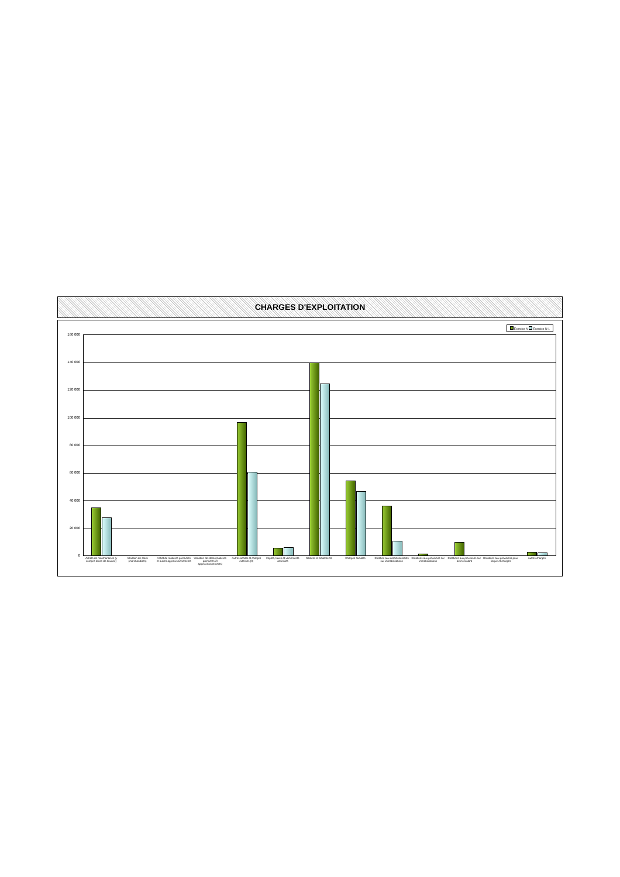CHARGES D'EXPLOITATION
Exercice N Exercice N-1
160 000
140 000
120 000
100 000
80 000
60 000
40 000
20 000
0
Achats de marchandises (y compris droits de douane)
Variation de stock (marchandises)
Achat de matières premières et autres approvisionnements
Variation de stock (matières premières et approvisionnements)
Autres achats et charges externes (3)
Impôts, taxes et versements assimilés
Salaires et traitements Charges sociales Dotation aux amortissements sur immobilisations
Dotations aux provisions sur immobilisations
Dotations aux provisions sur actif circulant
Dotations aux provisions pour risque et charges
Autres charges